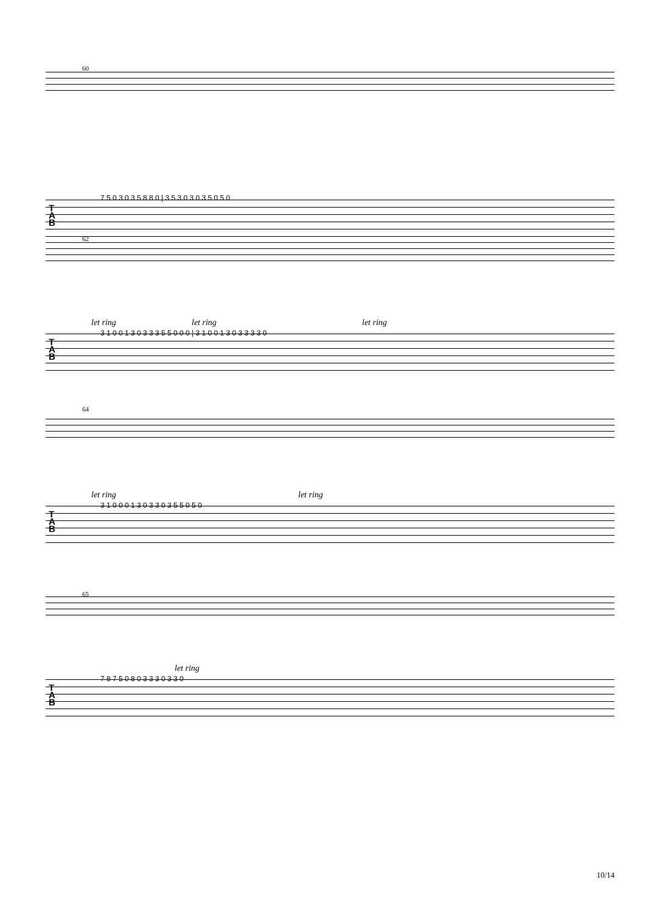60
T
A
B
7 5 0 3 0 3 5 8 8 0 | 3 5 3 0 3 0 3 5 0 5 0
62
let ring let ring let ring
T
A
B
3 1 0 0 1 3 0 3 3 3 5 5 0 0 0 | 3 1 0 0 1 3 0 3 3 3 3 0
64
let ring let ring
T
A
B
3 1 0 0 0 1 3 0 3 3 0 3 5 5 0 5 0
65
let ring
T
A
B
7 8 7 5 0 8 0 3 3 3 0 3 3 0
10/14